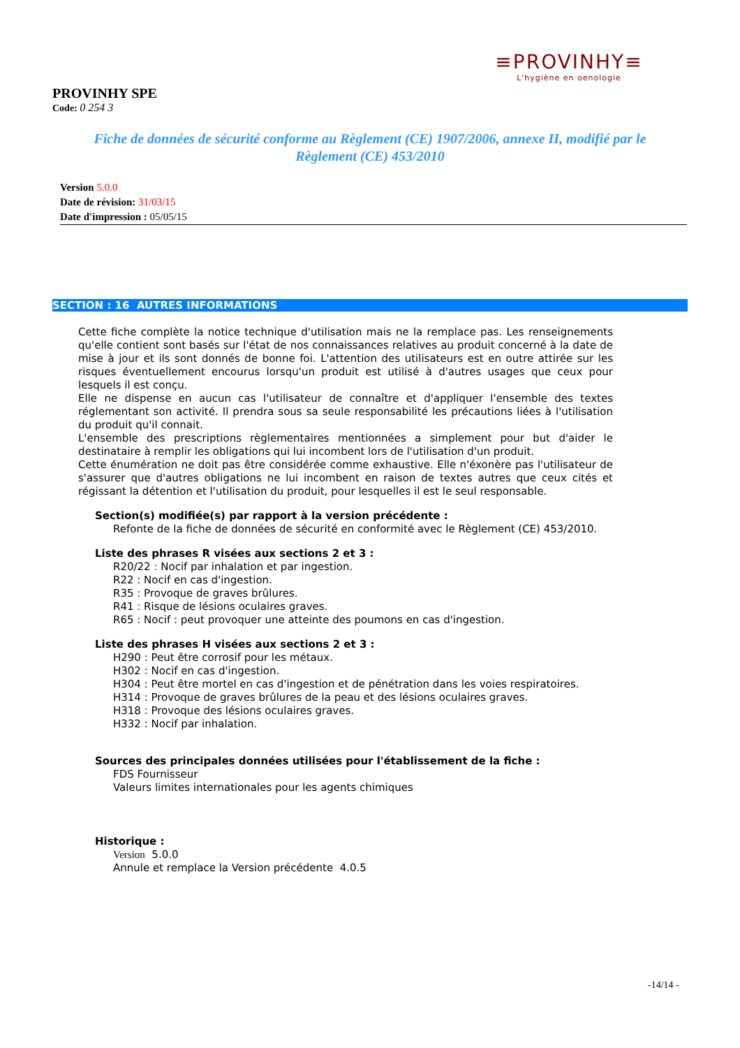≡PROVINHY≡
L'hygiène en oenologie
PROVINHY SPE
Code: 0 254 3
Fiche de données de sécurité conforme au Règlement (CE) 1907/2006, annexe II, modifié par le Règlement (CE) 453/2010
Version 5.0.0
Date de révision: 31/03/15
Date d'impression : 05/05/15
SECTION : 16 AUTRES INFORMATIONS
Cette fiche complète la notice technique d'utilisation mais ne la remplace pas. Les renseignements qu'elle contient sont basés sur l'état de nos connaissances relatives au produit concerné à la date de mise à jour et ils sont donnés de bonne foi. L'attention des utilisateurs est en outre attirée sur les risques éventuellement encourus lorsqu'un produit est utilisé à d'autres usages que ceux pour lesquels il est conçu.
Elle ne dispense en aucun cas l'utilisateur de connaître et d'appliquer l'ensemble des textes réglementant son activité. Il prendra sous sa seule responsabilité les précautions liées à l'utilisation du produit qu'il connait.
L'ensemble des prescriptions règlementaires mentionnées a simplement pour but d'aider le destinataire à remplir les obligations qui lui incombent lors de l'utilisation d'un produit.
Cette énumération ne doit pas être considérée comme exhaustive. Elle n'éxonère pas l'utilisateur de s'assurer que d'autres obligations ne lui incombent en raison de textes autres que ceux cités et régissant la détention et l'utilisation du produit, pour lesquelles il est le seul responsable.
Section(s) modifiée(s) par rapport à la version précédente :
Refonte de la fiche de données de sécurité en conformité avec le Règlement (CE) 453/2010.
Liste des phrases R visées aux sections 2 et 3 :
R20/22 : Nocif par inhalation et par ingestion.
R22 : Nocif en cas d'ingestion.
R35 : Provoque de graves brûlures.
R41 : Risque de lésions oculaires graves.
R65 : Nocif : peut provoquer une atteinte des poumons en cas d'ingestion.
Liste des phrases H visées aux sections 2 et 3 :
H290 : Peut être corrosif pour les métaux.
H302 : Nocif en cas d'ingestion.
H304 : Peut être mortel en cas d'ingestion et de pénétration dans les voies respiratoires.
H314 : Provoque de graves brûlures de la peau et des lésions oculaires graves.
H318 : Provoque des lésions oculaires graves.
H332 : Nocif par inhalation.
Sources des principales données utilisées pour l'établissement de la fiche :
FDS Fournisseur
Valeurs limites internationales pour les agents chimiques
Historique :
Version 5.0.0
Annule et remplace la Version précédente 4.0.5
-14/14 -